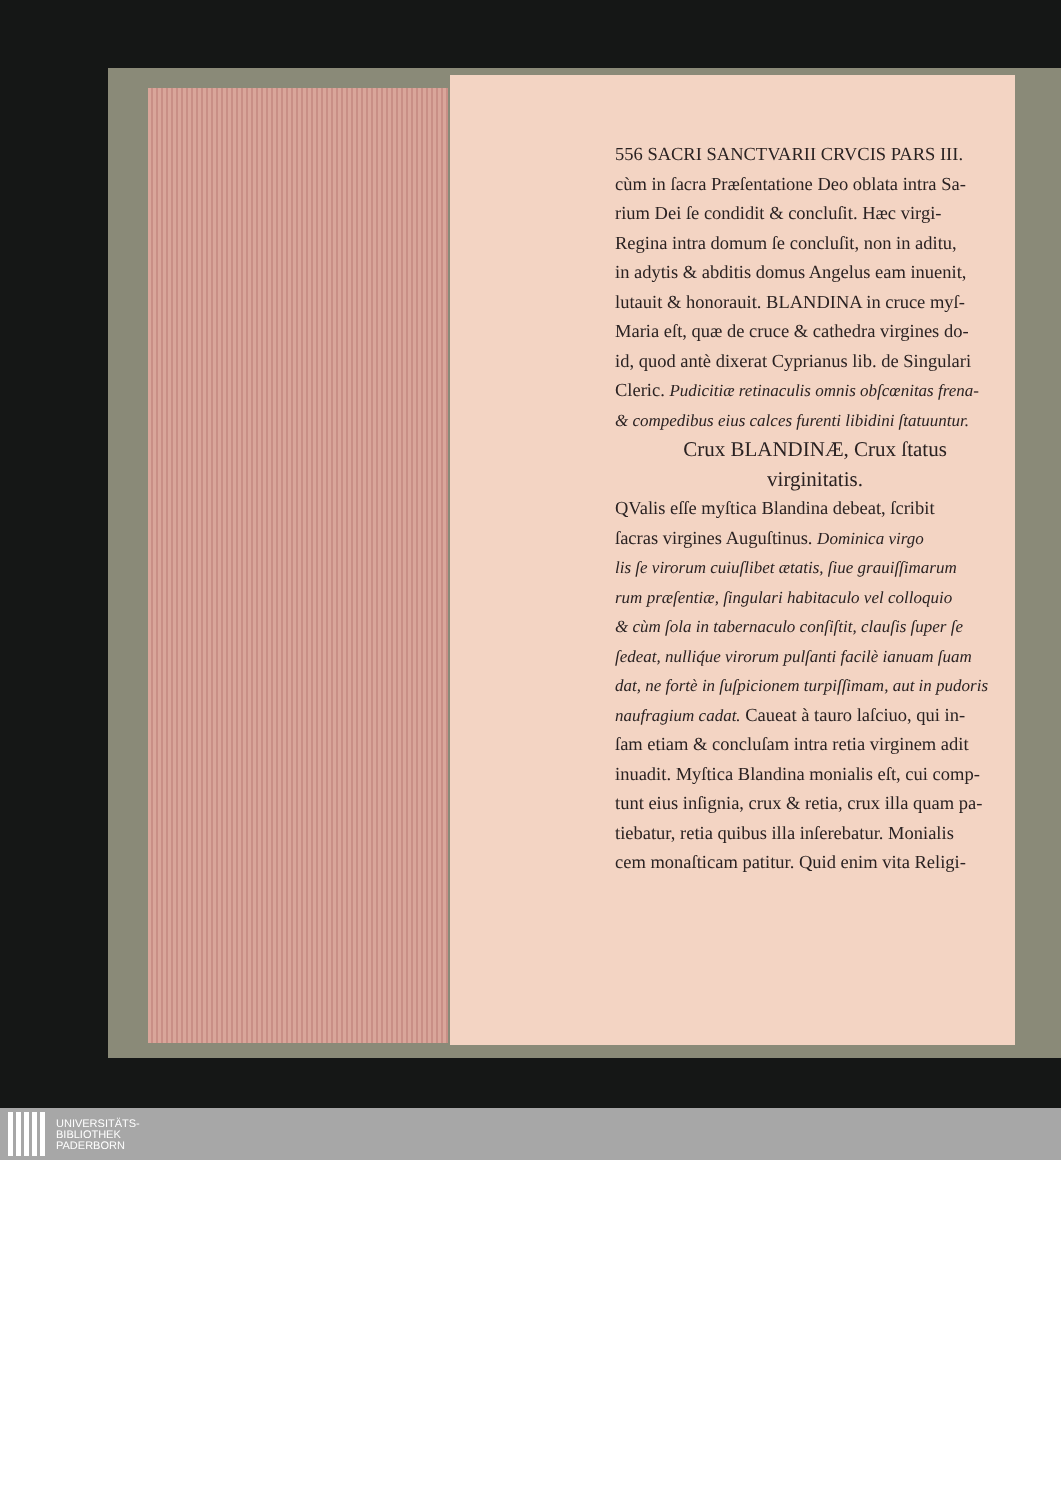556 SACRI SANCTVARII CRVCIS PARS III.
cùm in ſacra Præſentatione Deo oblata intra Sa-
rium Dei ſe condidit & concluſit. Hæc virgi-
Regina intra domum ſe concluſit, non in aditu,
in adytis & abditis domus Angelus eam inuenit,
lutauit & honorauit. BLANDINA in cruce myſ-
Maria eſt, quæ de cruce & cathedra virgines do-
id, quod antè dixerat Cyprianus lib. de Singulari
Cleric. Pudicitiæ retinaculis omnis obſcœnitas frena-
& compedibus eius calces furenti libidini ſtatuuntur.
Crux BLANDINÆ, Crux ſtatus
virginitatis.
QValis eſſe myſtica Blandina debeat, ſcribit
ſacras virgines Auguſtinus. Dominica virgo
lis ſe virorum cuiuſlibet ætatis, ſiue grauiſſimarum
rum præſentiæ, ſingulari habitaculo vel colloquio
& cùm ſola in tabernaculo conſiſtit, clauſis ſuper ſe
ſedeat, nulliq́ue virorum pulſanti facilè ianuam ſuam
dat, ne fortè in ſuſpicionem turpiſſimam, aut in pudoris
naufragium cadat. Caueat à tauro laſciuo, qui in-
ſam etiam & concluſam intra retia virginem adit
inuadit. Myſtica Blandina monialis eſt, cui comp-
tunt eius inſignia, crux & retia, crux illa quam pa-
tiebatur, retia quibus illa inſerebatur. Monialis
cem monaſticam patitur. Quid enim vita Religi-
UNIVERSITÄTS-
BIBLIOTHEK
PADERBORN